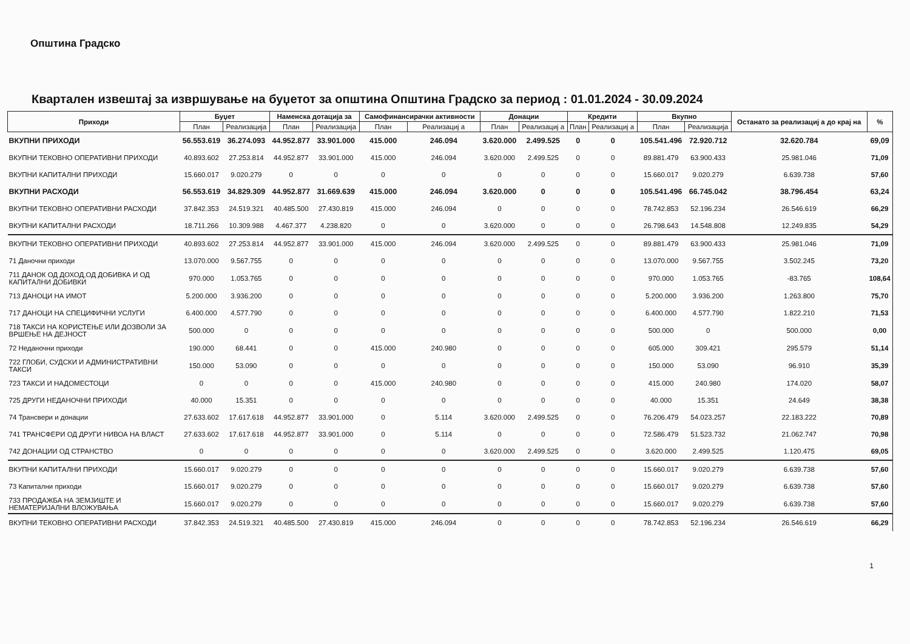Општина Градско
Квартален извештај за извршување на буџетот за општина Општина Градско за период : 01.01.2024 - 30.09.2024
| Приходи | Буџет | | Наменска дотација за | | Самофинансирачки активности | | Донации | | Кредити | | Вкупно | | Останато за реализациј а до крај на | % |
| --- | --- | --- | --- | --- | --- | --- | --- | --- | --- | --- | --- | --- | --- | --- |
| | План | Реализација | План | Реализација | План | Реализациј а | План | Реализациј а | План | Реализациј а | План | Реализација | | |
| ВКУПНИ ПРИХОДИ | 56.553.619 | 36.274.093 | 44.952.877 | 33.901.000 | 415.000 | 246.094 | 3.620.000 | 2.499.525 | 0 | 0 | 105.541.496 | 72.920.712 | 32.620.784 | 69,09 |
| ВКУПНИ ТЕКОВНО ОПЕРАТИВНИ ПРИХОДИ | 40.893.602 | 27.253.814 | 44.952.877 | 33.901.000 | 415.000 | 246.094 | 3.620.000 | 2.499.525 | 0 | 0 | 89.881.479 | 63.900.433 | 25.981.046 | 71,09 |
| ВКУПНИ КАПИТАЛНИ ПРИХОДИ | 15.660.017 | 9.020.279 | 0 | 0 | 0 | 0 | 0 | 0 | 0 | 0 | 15.660.017 | 9.020.279 | 6.639.738 | 57,60 |
| ВКУПНИ РАСХОДИ | 56.553.619 | 34.829.309 | 44.952.877 | 31.669.639 | 415.000 | 246.094 | 3.620.000 | 0 | 0 | 0 | 105.541.496 | 66.745.042 | 38.796.454 | 63,24 |
| ВКУПНИ ТЕКОВНО ОПЕРАТИВНИ РАСХОДИ | 37.842.353 | 24.519.321 | 40.485.500 | 27.430.819 | 415.000 | 246.094 | 0 | 0 | 0 | 0 | 78.742.853 | 52.196.234 | 26.546.619 | 66,29 |
| ВКУПНИ КАПИТАЛНИ РАСХОДИ | 18.711.266 | 10.309.988 | 4.467.377 | 4.238.820 | 0 | 0 | 3.620.000 | 0 | 0 | 0 | 26.798.643 | 14.548.808 | 12.249.835 | 54,29 |
| ВКУПНИ ТЕКОВНО ОПЕРАТИВНИ ПРИХОДИ | 40.893.602 | 27.253.814 | 44.952.877 | 33.901.000 | 415.000 | 246.094 | 3.620.000 | 2.499.525 | 0 | 0 | 89.881.479 | 63.900.433 | 25.981.046 | 71,09 |
| 71 Даночни приходи | 13.070.000 | 9.567.755 | 0 | 0 | 0 | 0 | 0 | 0 | 0 | 0 | 13.070.000 | 9.567.755 | 3.502.245 | 73,20 |
| 711 ДАНОК ОД ДОХОД,ОД ДОБИВКА И ОД КАПИТАЛНИ ДОБИВКИ | 970.000 | 1.053.765 | 0 | 0 | 0 | 0 | 0 | 0 | 0 | 0 | 970.000 | 1.053.765 | -83.765 | 108,64 |
| 713 ДАНОЦИ НА ИМОТ | 5.200.000 | 3.936.200 | 0 | 0 | 0 | 0 | 0 | 0 | 0 | 0 | 5.200.000 | 3.936.200 | 1.263.800 | 75,70 |
| 717 ДАНОЦИ НА СПЕЦИФИЧНИ УСЛУГИ | 6.400.000 | 4.577.790 | 0 | 0 | 0 | 0 | 0 | 0 | 0 | 0 | 6.400.000 | 4.577.790 | 1.822.210 | 71,53 |
| 718 ТАКСИ НА КОРИСТЕЊЕ ИЛИ ДОЗВОЛИ ЗА ВРШЕЊЕ НА ДЕЈНОСТ | 500.000 | 0 | 0 | 0 | 0 | 0 | 0 | 0 | 0 | 0 | 500.000 | 0 | 500.000 | 0,00 |
| 72 Неданочни приходи | 190.000 | 68.441 | 0 | 0 | 415.000 | 240.980 | 0 | 0 | 0 | 0 | 605.000 | 309.421 | 295.579 | 51,14 |
| 722 ГЛОБИ, СУДСКИ И АДМИНИСТРАТИВНИ ТАКСИ | 150.000 | 53.090 | 0 | 0 | 0 | 0 | 0 | 0 | 0 | 0 | 150.000 | 53.090 | 96.910 | 35,39 |
| 723 ТАКСИ И НАДОМЕСТОЦИ | 0 | 0 | 0 | 0 | 415.000 | 240.980 | 0 | 0 | 0 | 0 | 415.000 | 240.980 | 174.020 | 58,07 |
| 725 ДРУГИ НЕДАНОЧНИ ПРИХОДИ | 40.000 | 15.351 | 0 | 0 | 0 | 0 | 0 | 0 | 0 | 0 | 40.000 | 15.351 | 24.649 | 38,38 |
| 74 Трансвери и донации | 27.633.602 | 17.617.618 | 44.952.877 | 33.901.000 | 0 | 5.114 | 3.620.000 | 2.499.525 | 0 | 0 | 76.206.479 | 54.023.257 | 22.183.222 | 70,89 |
| 741 ТРАНСФЕРИ ОД ДРУГИ НИВОА НА ВЛАСТ | 27.633.602 | 17.617.618 | 44.952.877 | 33.901.000 | 0 | 5.114 | 0 | 0 | 0 | 0 | 72.586.479 | 51.523.732 | 21.062.747 | 70,98 |
| 742 ДОНАЦИИ ОД СТРАНСТВО | 0 | 0 | 0 | 0 | 0 | 0 | 3.620.000 | 2.499.525 | 0 | 0 | 3.620.000 | 2.499.525 | 1.120.475 | 69,05 |
| ВКУПНИ КАПИТАЛНИ ПРИХОДИ | 15.660.017 | 9.020.279 | 0 | 0 | 0 | 0 | 0 | 0 | 0 | 0 | 15.660.017 | 9.020.279 | 6.639.738 | 57,60 |
| 73 Капитални приходи | 15.660.017 | 9.020.279 | 0 | 0 | 0 | 0 | 0 | 0 | 0 | 0 | 15.660.017 | 9.020.279 | 6.639.738 | 57,60 |
| 733 ПРОДАЖБА НА ЗЕМЈИШТЕ И НЕМАТЕРИЈАЛНИ ВЛОЖУВАЊА | 15.660.017 | 9.020.279 | 0 | 0 | 0 | 0 | 0 | 0 | 0 | 0 | 15.660.017 | 9.020.279 | 6.639.738 | 57,60 |
| ВКУПНИ ТЕКОВНО ОПЕРАТИВНИ РАСХОДИ | 37.842.353 | 24.519.321 | 40.485.500 | 27.430.819 | 415.000 | 246.094 | 0 | 0 | 0 | 0 | 78.742.853 | 52.196.234 | 26.546.619 | 66,29 |
1